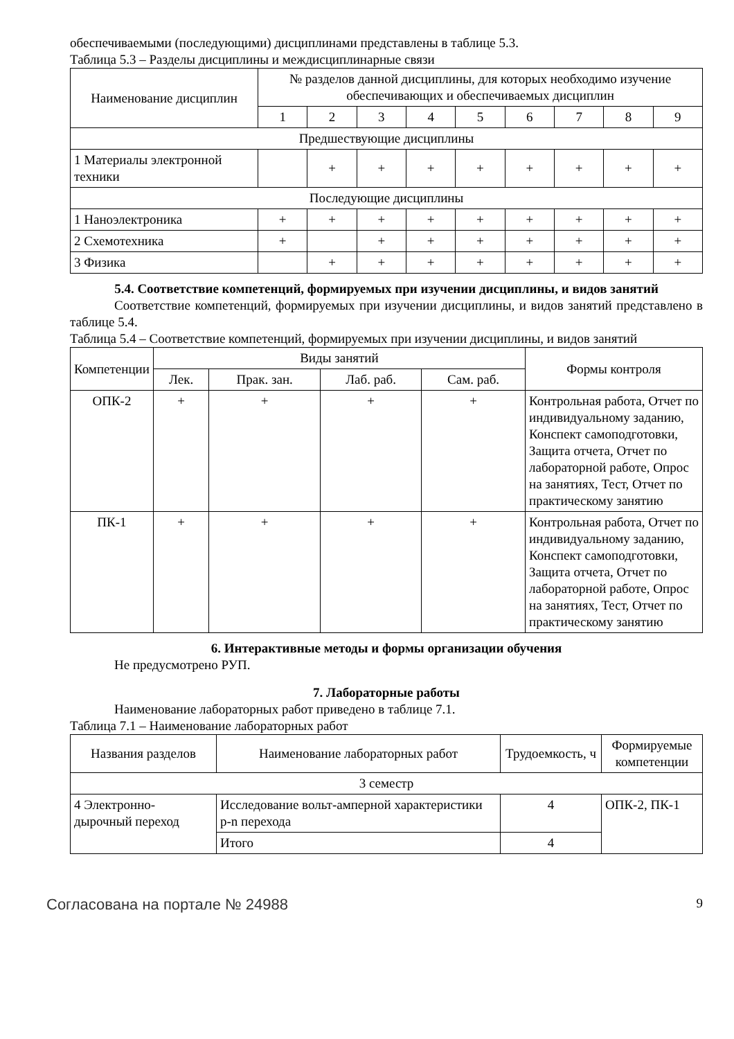обеспечиваемыми (последующими) дисциплинами представлены в таблице 5.3.
Таблица 5.3 – Разделы дисциплины и междисциплинарные связи
| Наименование дисциплин | № разделов данной дисциплины, для которых необходимо изучение обеспечивающих и обеспечиваемых дисциплин | | | | | | | | |
| --- | --- | --- | --- | --- | --- | --- | --- | --- | --- |
| | 1 | 2 | 3 | 4 | 5 | 6 | 7 | 8 | 9 |
| Предшествующие дисциплины | | | | | | | | | |
| 1 Материалы электронной техники | | + | + | + | + | + | + | + | + |
| Последующие дисциплины | | | | | | | | | |
| 1 Наноэлектроника | + | + | + | + | + | + | + | + | + |
| 2 Схемотехника | + | | + | + | + | + | + | + | + |
| 3 Физика | | + | + | + | + | + | + | + | + |
5.4. Соответствие компетенций, формируемых при изучении дисциплины, и видов занятий
Соответствие компетенций, формируемых при изучении дисциплины, и видов занятий представлено в таблице 5.4.
Таблица 5.4 – Соответствие компетенций, формируемых при изучении дисциплины, и видов занятий
| Компетенции | Виды занятий | | | | Формы контроля |
| --- | --- | --- | --- | --- | --- |
| | Лек. | Прак. зан. | Лаб. раб. | Сам. раб. | |
| ОПК-2 | + | + | + | + | Контрольная работа, Отчет по индивидуальному заданию, Конспект самоподготовки, Защита отчета, Отчет по лабораторной работе, Опрос на занятиях, Тест, Отчет по практическому занятию |
| ПК-1 | + | + | + | + | Контрольная работа, Отчет по индивидуальному заданию, Конспект самоподготовки, Защита отчета, Отчет по лабораторной работе, Опрос на занятиях, Тест, Отчет по практическому занятию |
6. Интерактивные методы и формы организации обучения
Не предусмотрено РУП.
7. Лабораторные работы
Наименование лабораторных работ приведено в таблице 7.1.
Таблица 7.1 – Наименование лабораторных работ
| Названия разделов | Наименование лабораторных работ | Трудоемкость, ч | Формируемые компетенции |
| --- | --- | --- | --- |
| 3 семестр | | | |
| 4 Электронно-дырочный переход | Исследование вольт-амперной характеристики p-n перехода | 4 | ОПК-2, ПК-1 |
| | Итого | 4 | |
Согласована на портале № 24988 9